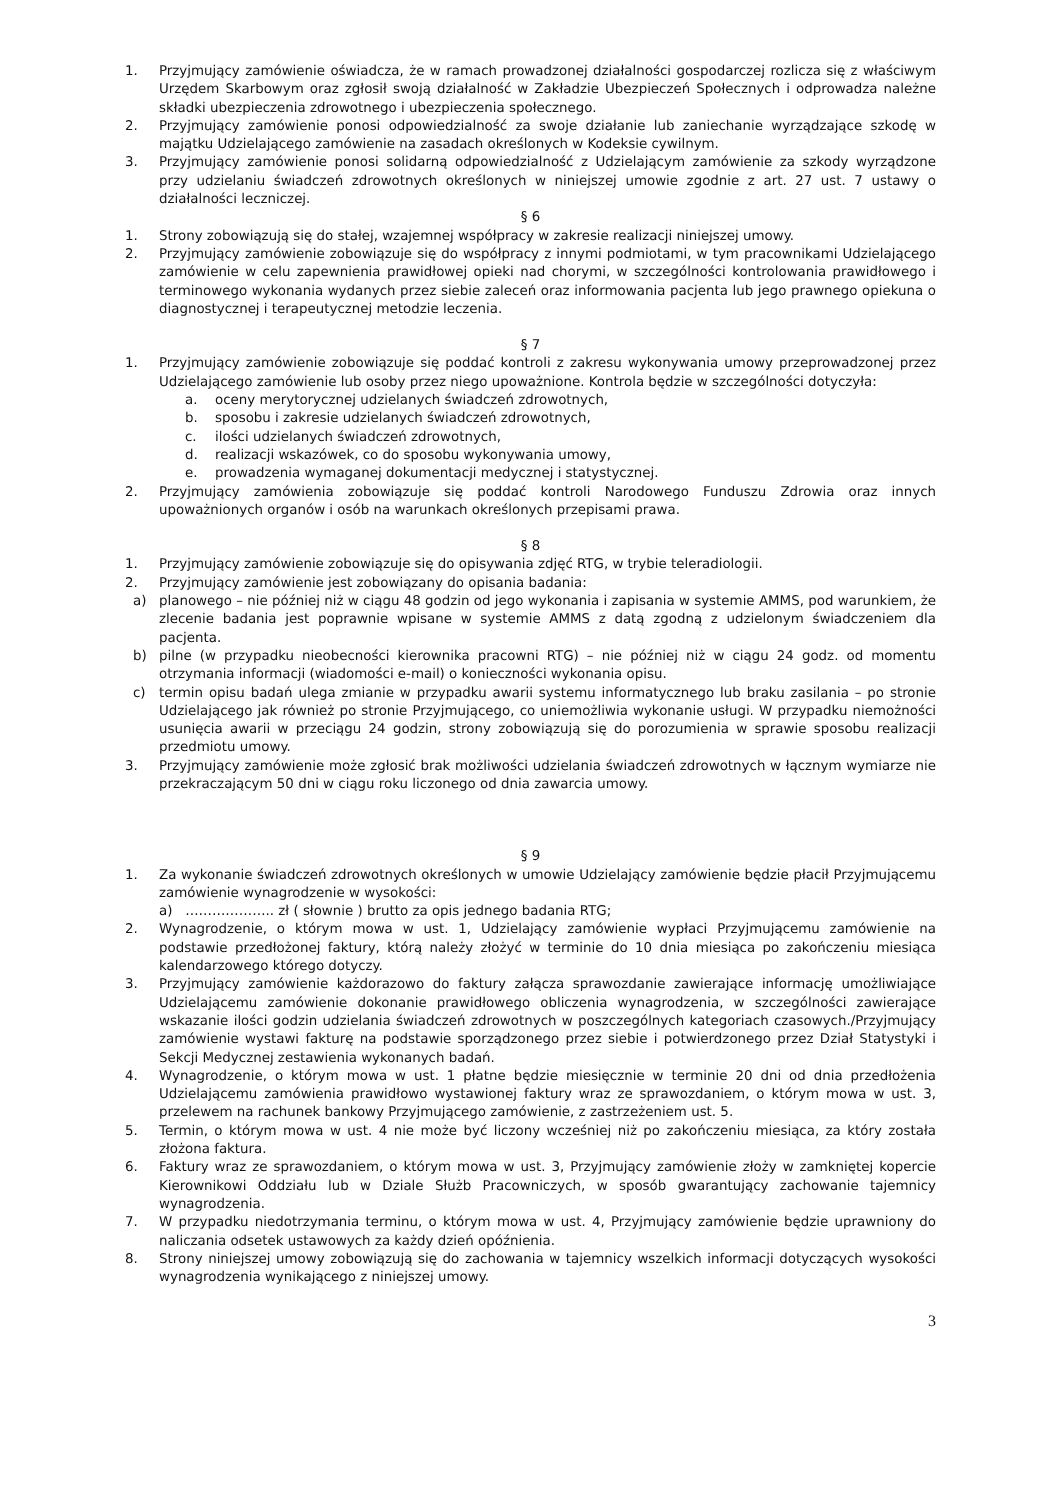1. Przyjmujący zamówienie oświadcza, że w ramach prowadzonej działalności gospodarczej rozlicza się z właściwym Urzędem Skarbowym oraz zgłosił swoją działalność w Zakładzie Ubezpieczeń Społecznych i odprowadza należne składki ubezpieczenia zdrowotnego i ubezpieczenia społecznego.
2. Przyjmujący zamówienie ponosi odpowiedzialność za swoje działanie lub zaniechanie wyrządzające szkodę w majątku Udzielającego zamówienie na zasadach określonych w Kodeksie cywilnym.
3. Przyjmujący zamówienie ponosi solidarną odpowiedzialność z Udzielającym zamówienie za szkody wyrządzone przy udzielaniu świadczeń zdrowotnych określonych w niniejszej umowie zgodnie z art. 27 ust. 7 ustawy o działalności leczniczej.
§ 6
1. Strony zobowiązują się do stałej, wzajemnej współpracy w zakresie realizacji niniejszej umowy.
2. Przyjmujący zamówienie zobowiązuje się do współpracy z innymi podmiotami, w tym pracownikami Udzielającego zamówienie w celu zapewnienia prawidłowej opieki nad chorymi, w szczególności kontrolowania prawidłowego i terminowego wykonania wydanych przez siebie zaleceń oraz informowania pacjenta lub jego prawnego opiekuna o diagnostycznej i terapeutycznej metodzie leczenia.
§ 7
1. Przyjmujący zamówienie zobowiązuje się poddać kontroli z zakresu wykonywania umowy przeprowadzonej przez Udzielającego zamówienie lub osoby przez niego upoważnione. Kontrola będzie w szczególności dotyczyła:
a. oceny merytorycznej udzielanych świadczeń zdrowotnych,
b. sposobu i zakresie udzielanych świadczeń zdrowotnych,
c. ilości udzielanych świadczeń zdrowotnych,
d. realizacji wskazówek, co do sposobu wykonywania umowy,
e. prowadzenia wymaganej dokumentacji medycznej i statystycznej.
2. Przyjmujący zamówienia zobowiązuje się poddać kontroli Narodowego Funduszu Zdrowia oraz innych upoważnionych organów i osób na warunkach określonych przepisami prawa.
§ 8
1. Przyjmujący zamówienie zobowiązuje się do opisywania zdjęć RTG, w trybie teleradiologii.
2. Przyjmujący zamówienie jest zobowiązany do opisania badania:
a) planowego – nie później niż w ciągu 48 godzin od jego wykonania i zapisania w systemie AMMS, pod warunkiem, że zlecenie badania jest poprawnie wpisane w systemie AMMS z datą zgodną z udzielonym świadczeniem dla pacjenta.
b) pilne (w przypadku nieobecności kierownika pracowni RTG) – nie później niż w ciągu 24 godz. od momentu otrzymania informacji (wiadomości e-mail) o konieczności wykonania opisu.
c) termin opisu badań ulega zmianie w przypadku awarii systemu informatycznego lub braku zasilania – po stronie Udzielającego jak również po stronie Przyjmującego, co uniemożliwia wykonanie usługi. W przypadku niemożności usunięcia awarii w przeciągu 24 godzin, strony zobowiązują się do porozumienia w sprawie sposobu realizacji przedmiotu umowy.
3. Przyjmujący zamówienie może zgłosić brak możliwości udzielania świadczeń zdrowotnych w łącznym wymiarze nie przekraczającym 50 dni w ciągu roku liczonego od dnia zawarcia umowy.
§ 9
1. Za wykonanie świadczeń zdrowotnych określonych w umowie Udzielający zamówienie będzie płacił Przyjmującemu zamówienie wynagrodzenie w wysokości:
a) ……………….. zł ( słownie ) brutto za opis jednego badania RTG;
2. Wynagrodzenie, o którym mowa w ust. 1, Udzielający zamówienie wypłaci Przyjmującemu zamówienie na podstawie przedłożonej faktury, którą należy złożyć w terminie do 10 dnia miesiąca po zakończeniu miesiąca kalendarzowego którego dotyczy.
3. Przyjmujący zamówienie każdorazowo do faktury załącza sprawozdanie zawierające informację umożliwiające Udzielającemu zamówienie dokonanie prawidłowego obliczenia wynagrodzenia, w szczególności zawierające wskazanie ilości godzin udzielania świadczeń zdrowotnych w poszczególnych kategoriach czasowych./Przyjmujący zamówienie wystawi fakturę na podstawie sporządzonego przez siebie i potwierdzonego przez Dział Statystyki i Sekcji Medycznej zestawienia wykonanych badań.
4. Wynagrodzenie, o którym mowa w ust. 1 płatne będzie miesięcznie w terminie 20 dni od dnia przedłożenia Udzielającemu zamówienia prawidłowo wystawionej faktury wraz ze sprawozdaniem, o którym mowa w ust. 3, przelewem na rachunek bankowy Przyjmującego zamówienie, z zastrzeżeniem ust. 5.
5. Termin, o którym mowa w ust. 4 nie może być liczony wcześniej niż po zakończeniu miesiąca, za który została złożona faktura.
6. Faktury wraz ze sprawozdaniem, o którym mowa w ust. 3, Przyjmujący zamówienie złoży w zamkniętej kopercie Kierownikowi Oddziału lub w Dziale Służb Pracowniczych, w sposób gwarantujący zachowanie tajemnicy wynagrodzenia.
7. W przypadku niedotrzymania terminu, o którym mowa w ust. 4, Przyjmujący zamówienie będzie uprawniony do naliczania odsetek ustawowych za każdy dzień opóźnienia.
8. Strony niniejszej umowy zobowiązują się do zachowania w tajemnicy wszelkich informacji dotyczących wysokości wynagrodzenia wynikającego z niniejszej umowy.
3